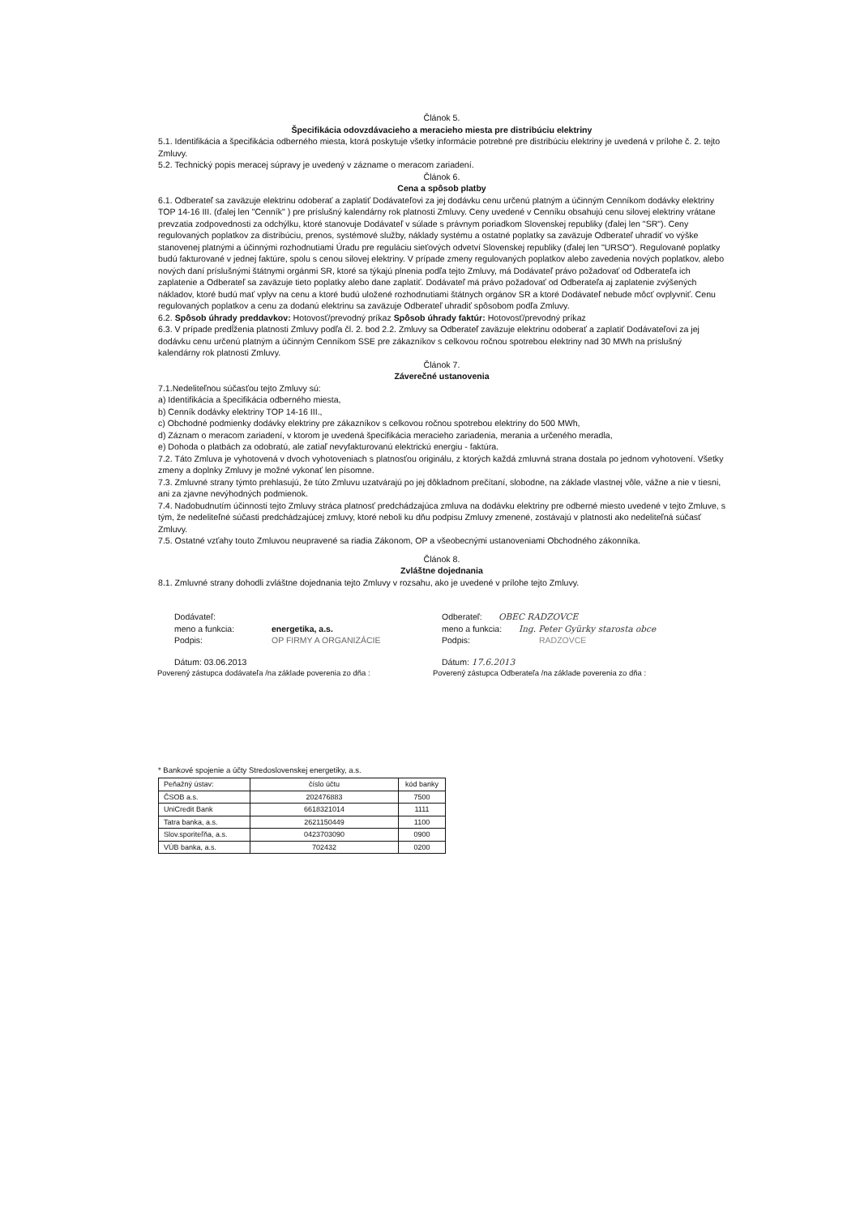Článok 5.
Špecifikácia odovzdávacieho a meracieho miesta pre distribúciu elektriny
5.1. Identifikácia a špecifikácia odberného miesta, ktorá poskytuje všetky informácie potrebné pre distribúciu elektriny je uvedená v prílohe č. 2. tejto Zmluvy.
5.2. Technický popis meracej súpravy je uvedený v zázname o meracom zariadení.
Článok 6.
Cena a spôsob platby
6.1. Odberateľ sa zaväzuje elektrinu odoberať a zaplatiť Dodávateľovi za jej dodávku cenu určenú platným a účinným Cenníkom dodávky elektriny TOP 14-16 III. (ďalej len "Cenník" ) pre príslušný kalendárny rok platnosti Zmluvy. Ceny uvedené v Cenníku obsahujú cenu silovej elektriny vrátane prevzatia zodpovednosti za odchýlku, ktoré stanovuje Dodávateľ v súlade s právnym poriadkom Slovenskej republiky (ďalej len "SR"). Ceny regulovaných poplatkov za distribúciu, prenos, systémové služby, náklady systému a ostatné poplatky sa zaväzuje Odberateľ uhradiť vo výške stanovenej platnými a účinnými rozhodnutiami Úradu pre reguláciu sieťových odvetví Slovenskej republiky (ďalej len "URSO"). Regulované poplatky budú fakturované v jednej faktúre, spolu s cenou silovej elektriny. V prípade zmeny regulovaných poplatkov alebo zavedenia nových poplatkov, alebo nových daní príslušnými štátnymi orgánmi SR, ktoré sa týkajú plnenia podľa tejto Zmluvy, má Dodávateľ právo požadovať od Odberateľa ich zaplatenie a Odberateľ sa zaväzuje tieto poplatky alebo dane zaplatiť. Dodávateľ má právo požadovať od Odberateľa aj zaplatenie zvýšených nákladov, ktoré budú mať vplyv na cenu a ktoré budú uložené rozhodnutiami štátnych orgánov SR a ktoré Dodávateľ nebude môcť ovplyvniť. Cenu regulovaných poplatkov a cenu za dodanú elektrinu sa zaväzuje Odberateľ uhradiť spôsobom podľa Zmluvy.
6.2. Spôsob úhrady preddavkov: Hotovosť/prevodný príkaz Spôsob úhrady faktúr: Hotovosť/prevodný príkaz
6.3. V prípade predĺženia platnosti Zmluvy podľa čl. 2. bod 2.2. Zmluvy sa Odberateľ zaväzuje elektrinu odoberať a zaplatiť Dodávateľovi za jej dodávku cenu určenú platným a účinným Cenníkom SSE pre zákazníkov s celkovou ročnou spotrebou elektriny nad 30 MWh na príslušný kalendárny rok platnosti Zmluvy.
Článok 7.
Záverečné ustanovenia
7.1.Nedeliteľnou súčasťou tejto Zmluvy sú:
a) Identifikácia a špecifikácia odberného miesta,
b) Cenník dodávky elektriny TOP 14-16 III.,
c) Obchodné podmienky dodávky elektriny pre zákazníkov s celkovou ročnou spotrebou elektriny do 500 MWh,
d) Záznam o meracom zariadení, v ktorom je uvedená špecifikácia meracieho zariadenia, merania a určeného meradla,
e) Dohoda o platbách za odobratú, ale zatiaľ nevyfakturovanú elektrickú energiu - faktúra.
7.2. Táto Zmluva je vyhotovená v dvoch vyhotoveniach s platnosťou originálu, z ktorých každá zmluvná strana dostala po jednom vyhotovení. Všetky zmeny a doplnky Zmluvy je možné vykonať len písomne.
7.3. Zmluvné strany týmto prehlasujú, že túto Zmluvu uzatvárajú po jej dôkladnom prečítaní, slobodne, na základe vlastnej vôle, vážne a nie v tiesni, ani za zjavne nevýhodných podmienok.
7.4. Nadobudnutím účinnosti tejto Zmluvy stráca platnosť predchádzajúca zmluva na dodávku elektriny pre odberné miesto uvedené v tejto Zmluve, s tým, že nedeliteľné súčasti predchádzajúcej zmluvy, ktoré neboli ku dňu podpisu Zmluvy zmenené, zostávajú v platnosti ako nedeliteľná súčasť Zmluvy.
7.5. Ostatné vzťahy touto Zmluvou neupravené sa riadia Zákonom, OP a všeobecnými ustanoveniami Obchodného zákonníka.
Článok 8.
Zvláštne dojednania
8.1. Zmluvné strany dohodli zvláštne dojednania tejto Zmluvy v rozsahu, ako je uvedené v prílohe tejto Zmluvy.
Dodávateľ:
meno a funkcia: energetika, a.s.
Podpis: OP FIRMY A ORGANIZÁCIE
Dátum: 03.06.2013
Odberateľ: OBEC RADZOVCE
meno a funkcia: Ing. Peter Gyürky starosta obce
Podpis: RADZOVCE
Dátum: 17.6.2013
Poverený zástupca dodávateľa /na základe poverenia zo dňa : Poverený zástupca Odberateľa /na základe poverenia zo dňa :
* Bankové spojenie a účty Stredoslovenskej energetiky, a.s.
| Peňažný ústav: | číslo účtu | kód banky |
| ČSOB a.s. | 202476883 | 7500 |
| UniCredit Bank | 6618321014 | 1111 |
| Tatra banka, a.s. | 2621150449 | 1100 |
| Slov.sporiteľňa, a.s. | 0423703090 | 0900 |
| VÚB banka, a.s. | 702432 | 0200 |